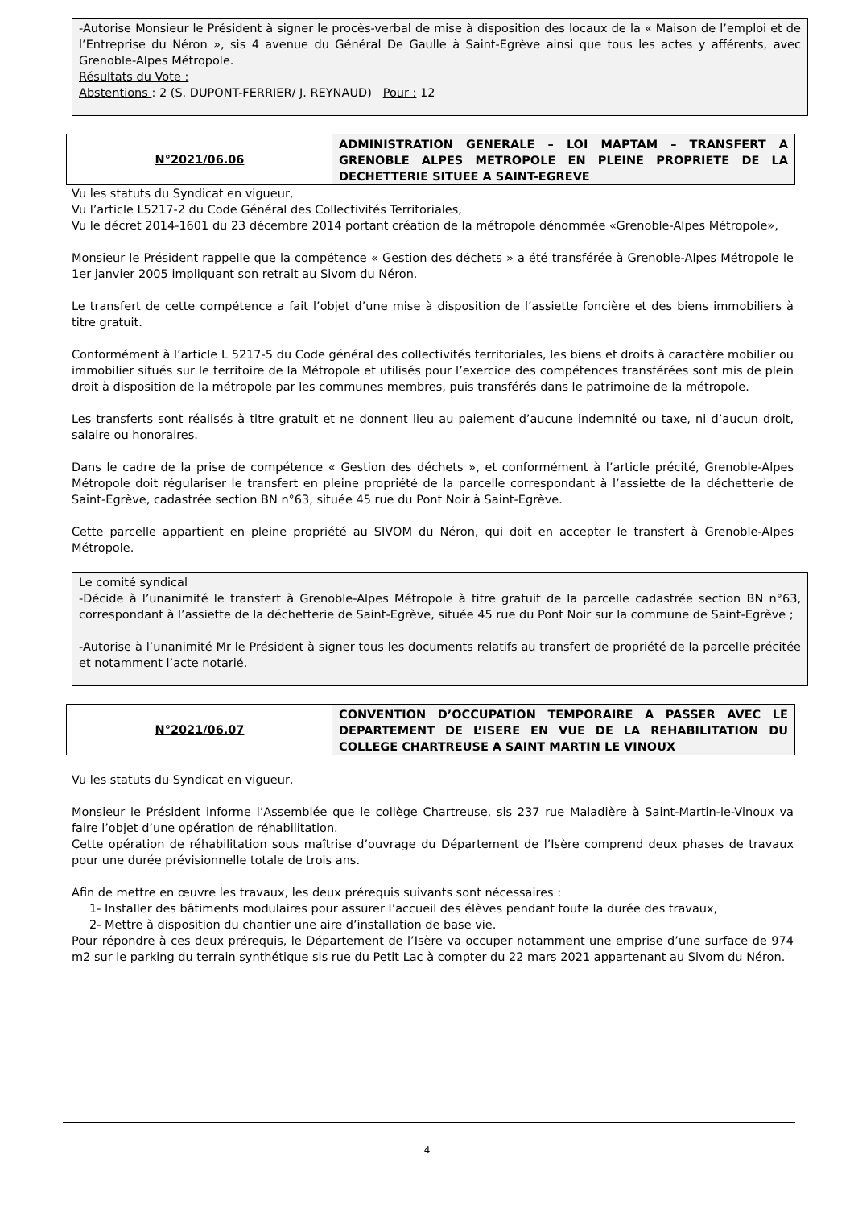-Autorise Monsieur le Président à signer le procès-verbal de mise à disposition des locaux de la « Maison de l’emploi et de l’Entreprise du Néron », sis 4 avenue du Général De Gaulle à Saint-Egrève ainsi que tous les actes y afférents, avec Grenoble-Alpes Métropole.
Résultats du Vote :
Abstentions : 2 (S. DUPONT-FERRIER/ J. REYNAUD) Pour : 12
N°2021/06.06 ADMINISTRATION GENERALE – LOI MAPTAM – TRANSFERT A GRENOBLE ALPES METROPOLE EN PLEINE PROPRIETE DE LA DECHETTERIE SITUEE A SAINT-EGREVE
Vu les statuts du Syndicat en vigueur,
Vu l’article L5217-2 du Code Général des Collectivités Territoriales,
Vu le décret 2014-1601 du 23 décembre 2014 portant création de la métropole dénommée «Grenoble-Alpes Métropole»,
Monsieur le Président rappelle que la compétence « Gestion des déchets » a été transférée à Grenoble-Alpes Métropole le 1er janvier 2005 impliquant son retrait au Sivom du Néron.
Le transfert de cette compétence a fait l’objet d’une mise à disposition de l’assiette foncière et des biens immobiliers à titre gratuit.
Conformément à l’article L 5217-5 du Code général des collectivités territoriales, les biens et droits à caractère mobilier ou immobilier situés sur le territoire de la Métropole et utilisés pour l’exercice des compétences transférées sont mis de plein droit à disposition de la métropole par les communes membres, puis transférés dans le patrimoine de la métropole.
Les transferts sont réalisés à titre gratuit et ne donnent lieu au paiement d’aucune indemnité ou taxe, ni d’aucun droit, salaire ou honoraires.
Dans le cadre de la prise de compétence « Gestion des déchets », et conformément à l’article précité, Grenoble-Alpes Métropole doit régulariser le transfert en pleine propriété de la parcelle correspondant à l’assiette de la déchetterie de Saint-Egrève, cadastrée section BN n°63, située 45 rue du Pont Noir à Saint-Egrève.
Cette parcelle appartient en pleine propriété au SIVOM du Néron, qui doit en accepter le transfert à Grenoble-Alpes Métropole.
Le comité syndical
-Décide à l’unanimité le transfert à Grenoble-Alpes Métropole à titre gratuit de la parcelle cadastrée section BN n°63, correspondant à l’assiette de la déchetterie de Saint-Egrève, située 45 rue du Pont Noir sur la commune de Saint-Egrève ;
-Autorise à l’unanimité Mr le Président à signer tous les documents relatifs au transfert de propriété de la parcelle précitée et notamment l’acte notarié.
N°2021/06.07 CONVENTION D’OCCUPATION TEMPORAIRE A PASSER AVEC LE DEPARTEMENT DE L’ISERE EN VUE DE LA REHABILITATION DU COLLEGE CHARTREUSE A SAINT MARTIN LE VINOUX
Vu les statuts du Syndicat en vigueur,
Monsieur le Président informe l’Assemblée que le collège Chartreuse, sis 237 rue Maladière à Saint-Martin-le-Vinoux va faire l’objet d’une opération de réhabilitation.
Cette opération de réhabilitation sous maîtrise d’ouvrage du Département de l’Isère comprend deux phases de travaux pour une durée prévisionnelle totale de trois ans.
Afin de mettre en œuvre les travaux, les deux prérequis suivants sont nécessaires :
1- Installer des bâtiments modulaires pour assurer l’accueil des élèves pendant toute la durée des travaux,
2- Mettre à disposition du chantier une aire d’installation de base vie.
Pour répondre à ces deux prérequis, le Département de l’Isère va occuper notamment une emprise d’une surface de 974 m2 sur le parking du terrain synthétique sis rue du Petit Lac à compter du 22 mars 2021 appartenant au Sivom du Néron.
4